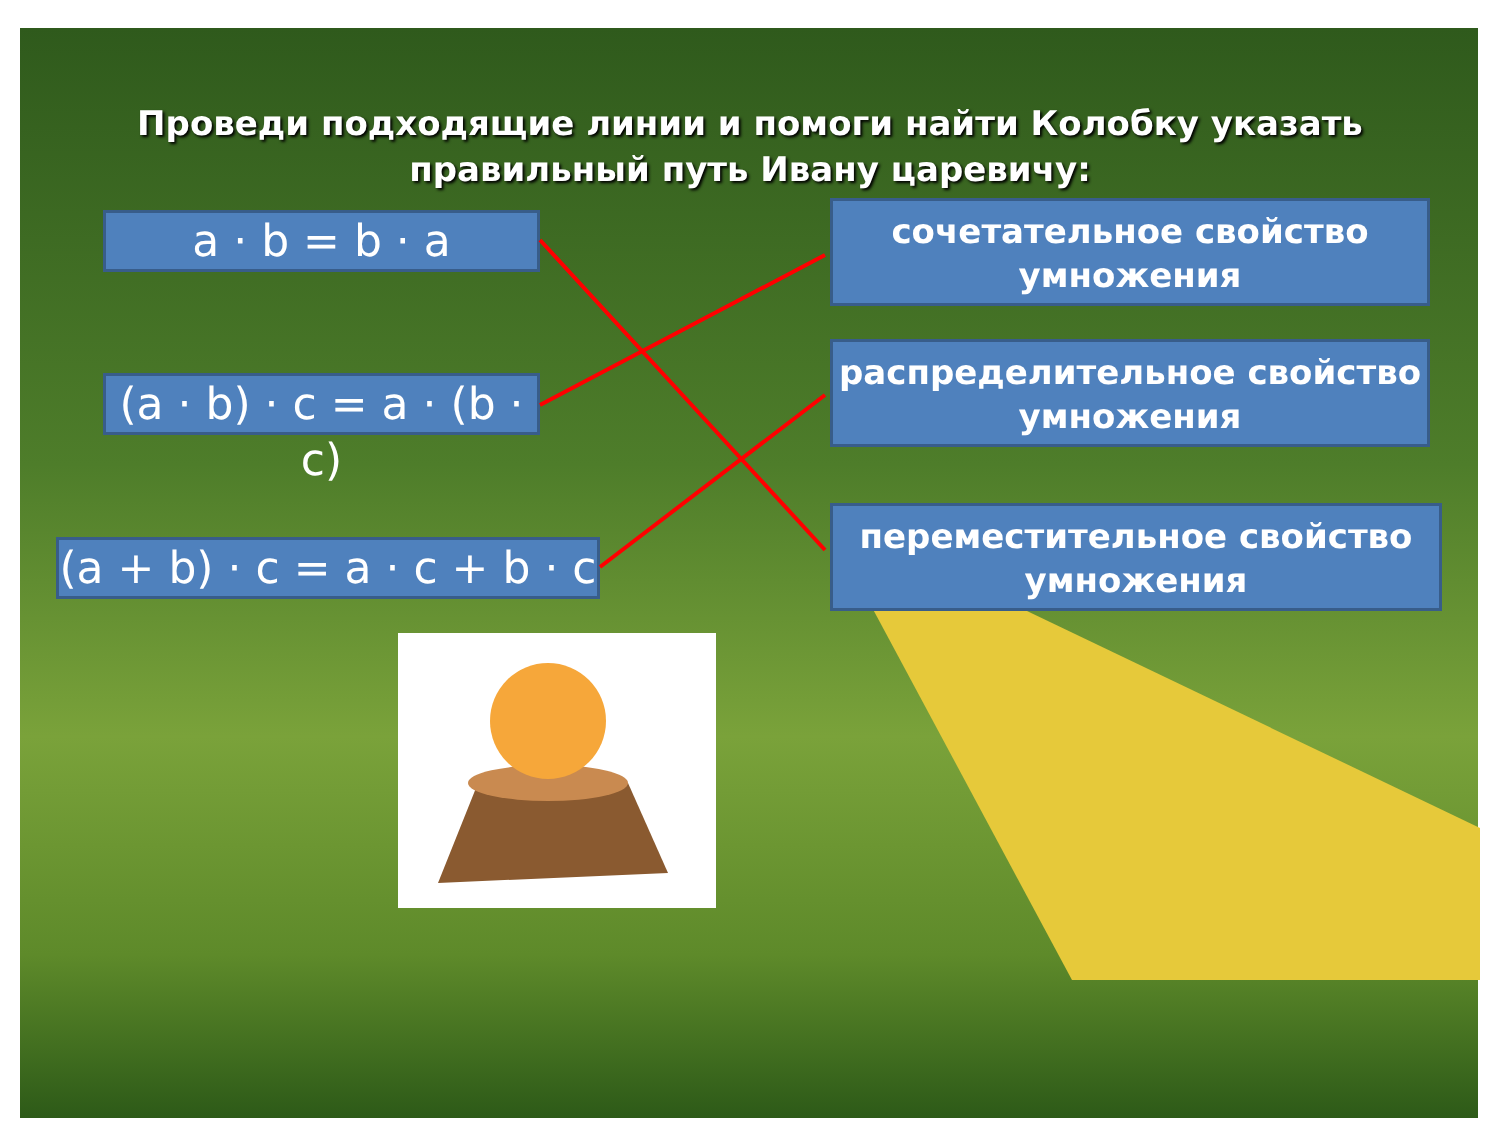Проведи подходящие линии и помоги найти Колобку указать
правильный путь Ивану царевичу:
a · b = b · a
(a · b) · c = a · (b · c)
(a + b) · c = a · c + b · c
сочетательное свойство
умножения
распределительное свойство
умножения
переместительное свойство
умножения